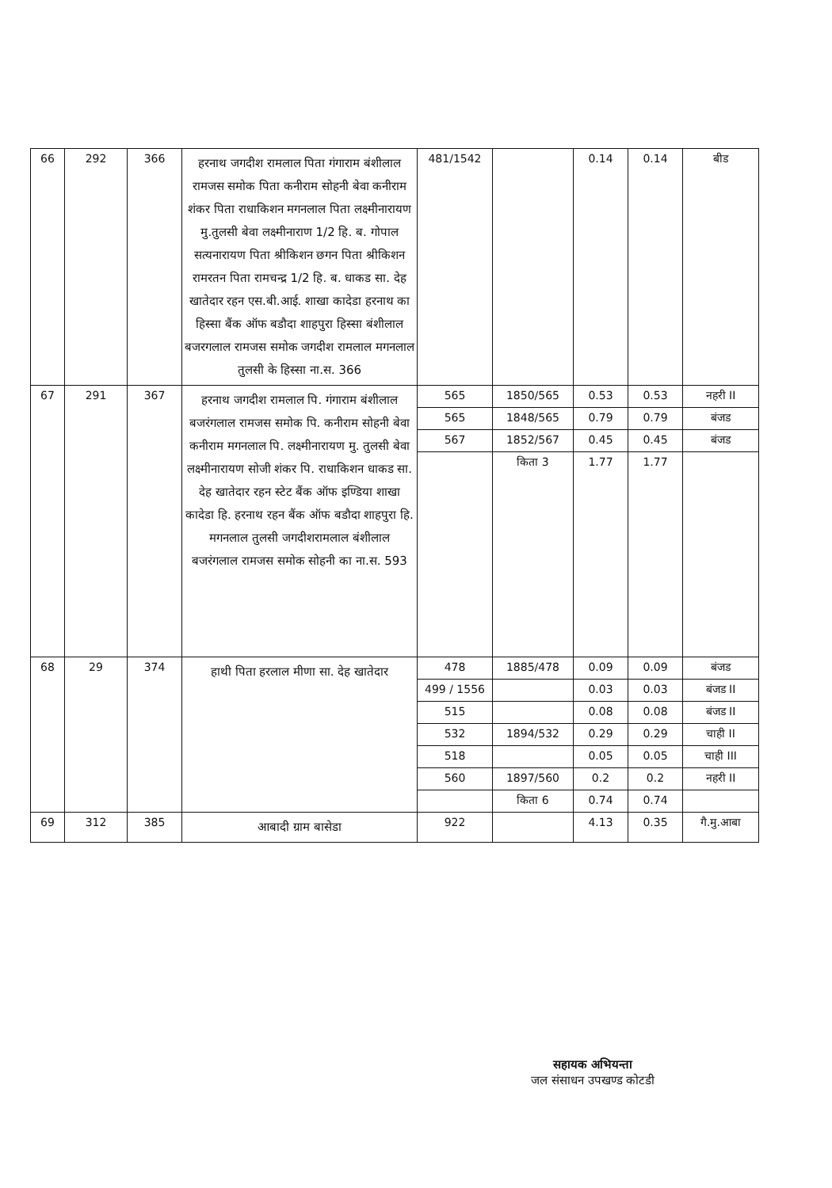| 66 | 292 | 366 | हरनाथ जगदीश रामलाल पिता गंगाराम बंशीलाल रामजस समोक पिता कनीराम सोहनी बेवा कनीराम शंकर पिता राधाकिशन मगनलाल पिता लक्ष्मीनारायण मु.तुलसी बेवा लक्ष्मीनाराण 1/2 हि. ब. गोपाल सत्यनारायण पिता श्रीकिशन छगन पिता श्रीकिशन रामरतन पिता रामचन्द्र 1/2 हि. ब. धाकड सा. देह खातेदार रहन एस.बी.आई. शाखा कादेडा हरनाथ का हिस्सा बैंक ऑफ बडौदा शाहपुरा हिस्सा बंशीलाल बजरगलाल रामजस समोक जगदीश रामलाल मगनलाल तुलसी के हिस्सा ना.स. 366 | 481/1542 | | 0.14 | 0.14 | बीड |
| 67 | 291 | 367 | हरनाथ जगदीश रामलाल पि. गंगाराम बंशीलाल बजरंगलाल रामजस समोक पि. कनीराम सोहनी बेवा कनीराम मगनलाल पि. लक्ष्मीनारायण मु. तुलसी बेवा लक्ष्मीनारायण सोजी शंकर पि. राधाकिशन धाकड सा. देह खातेदार रहन स्टेट बैंक ऑफ इण्डिया शाखा कादेडा हि. हरनाथ रहन बैंक ऑफ बडौदा शाहपुरा हि. मगनलाल तुलसी जगदीशरामलाल बंशीलाल बजरंगलाल रामजस समोक सोहनी का ना.स. 593 | 565 | 1850/565 | 0.53 | 0.53 | नहरी II |
| | | | | 565 | 1848/565 | 0.79 | 0.79 | बंजड |
| | | | | 567 | 1852/567 | 0.45 | 0.45 | बंजड |
| | | | | | किता 3 | 1.77 | 1.77 | |
| 68 | 29 | 374 | हाथी पिता हरलाल मीणा सा. देह खातेदार | 478 | 1885/478 | 0.09 | 0.09 | बंजड |
| | | | | 499 / 1556 | | 0.03 | 0.03 | बंजड II |
| | | | | 515 | | 0.08 | 0.08 | बंजड II |
| | | | | 532 | 1894/532 | 0.29 | 0.29 | चाही II |
| | | | | 518 | | 0.05 | 0.05 | चाही III |
| | | | | 560 | 1897/560 | 0.2 | 0.2 | नहरी II |
| | | | | | किता 6 | 0.74 | 0.74 | |
| 69 | 312 | 385 | आबादी ग्राम बासेडा | 922 | | 4.13 | 0.35 | गै.मु.आबा |
सहायक अभियन्ता
जल संसाधन उपखण्ड कोटडी